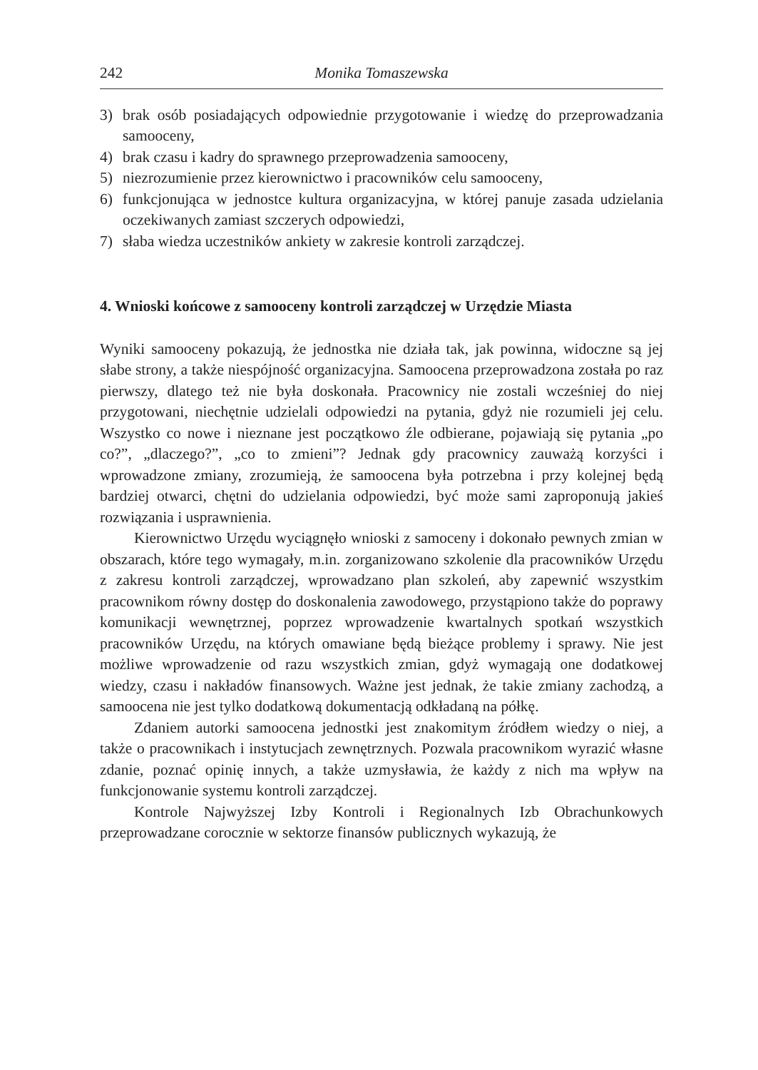242 Monika Tomaszewska
3) brak osób posiadających odpowiednie przygotowanie i wiedzę do przeprowadzania samooceny,
4) brak czasu i kadry do sprawnego przeprowadzenia samooceny,
5) niezrozumienie przez kierownictwo i pracowników celu samooceny,
6) funkcjonująca w jednostce kultura organizacyjna, w której panuje zasada udzielania oczekiwanych zamiast szczerych odpowiedzi,
7) słaba wiedza uczestników ankiety w zakresie kontroli zarządczej.
4. Wnioski końcowe z samooceny kontroli zarządczej w Urzędzie Miasta
Wyniki samooceny pokazują, że jednostka nie działa tak, jak powinna, widoczne są jej słabe strony, a także niespójność organizacyjna. Samoocena przeprowadzona została po raz pierwszy, dlatego też nie była doskonała. Pracownicy nie zostali wcześniej do niej przygotowani, niechętnie udzielali odpowiedzi na pytania, gdyż nie rozumieli jej celu. Wszystko co nowe i nieznane jest początkowo źle odbierane, pojawiają się pytania „po co?”, „dlaczego?”, „co to zmieni”? Jednak gdy pracownicy zauważą korzyści i wprowadzone zmiany, zrozumieją, że samoocena była potrzebna i przy kolejnej będą bardziej otwarci, chętni do udzielania odpowiedzi, być może sami zaproponują jakieś rozwiązania i usprawnienia.
Kierownictwo Urzędu wyciągnęło wnioski z samoceny i dokonało pewnych zmian w obszarach, które tego wymagały, m.in. zorganizowano szkolenie dla pracowników Urzędu z zakresu kontroli zarządczej, wprowadzano plan szkoleń, aby zapewnić wszystkim pracownikom równy dostęp do doskonalenia zawodowego, przystąpiono także do poprawy komunikacji wewnętrznej, poprzez wprowadzenie kwartalnych spotkań wszystkich pracowników Urzędu, na których omawiane będą bieżące problemy i sprawy. Nie jest możliwe wprowadzenie od razu wszystkich zmian, gdyż wymagają one dodatkowej wiedzy, czasu i nakładów finansowych. Ważne jest jednak, że takie zmiany zachodzą, a samoocena nie jest tylko dodatkową dokumentacją odkładaną na półkę.
Zdaniem autorki samoocena jednostki jest znakomitym źródłem wiedzy o niej, a także o pracownikach i instytucjach zewnętrznych. Pozwala pracownikom wyrazić własne zdanie, poznać opinię innych, a także uzmysławia, że każdy z nich ma wpływ na funkcjonowanie systemu kontroli zarządczej.
Kontrole Najwyższej Izby Kontroli i Regionalnych Izb Obrachunkowych przeprowadzane corocznie w sektorze finansów publicznych wykazują, że